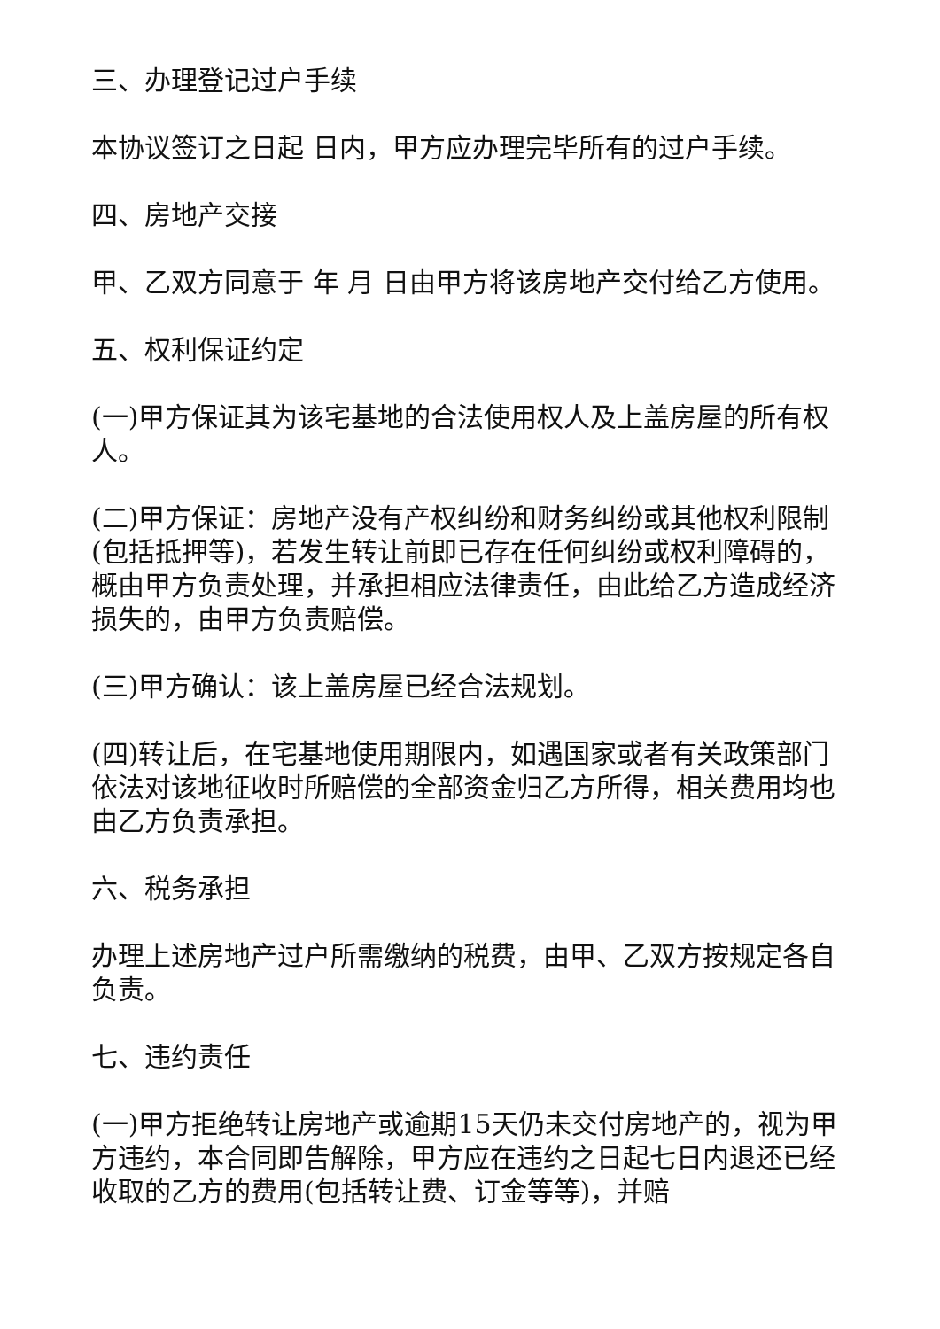三、办理登记过户手续
本协议签订之日起 日内，甲方应办理完毕所有的过户手续。
四、房地产交接
甲、乙双方同意于 年 月 日由甲方将该房地产交付给乙方使用。
五、权利保证约定
(一)甲方保证其为该宅基地的合法使用权人及上盖房屋的所有权人。
(二)甲方保证：房地产没有产权纠纷和财务纠纷或其他权利限制(包括抵押等)，若发生转让前即已存在任何纠纷或权利障碍的，概由甲方负责处理，并承担相应法律责任，由此给乙方造成经济损失的，由甲方负责赔偿。
(三)甲方确认：该上盖房屋已经合法规划。
(四)转让后，在宅基地使用期限内，如遇国家或者有关政策部门依法对该地征收时所赔偿的全部资金归乙方所得，相关费用均也由乙方负责承担。
六、税务承担
办理上述房地产过户所需缴纳的税费，由甲、乙双方按规定各自负责。
七、违约责任
(一)甲方拒绝转让房地产或逾期15天仍未交付房地产的，视为甲方违约，本合同即告解除，甲方应在违约之日起七日内退还已经收取的乙方的费用(包括转让费、订金等等)，并赔